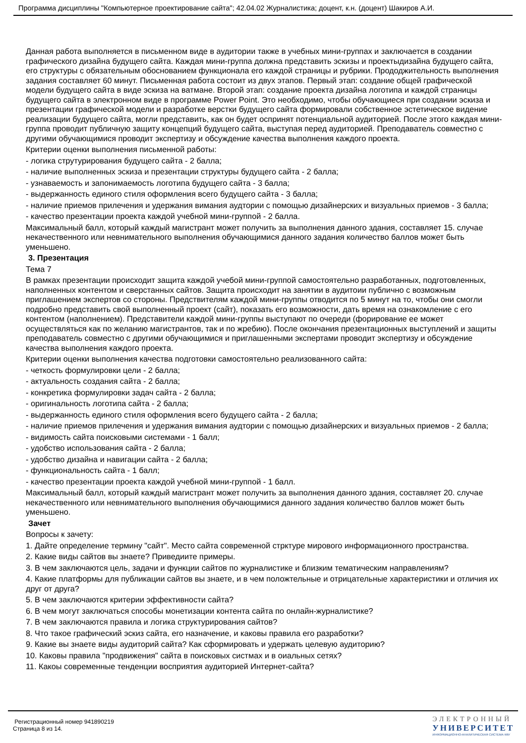Программа дисциплины "Компьютерное проектирование сайта"; 42.04.02 Журналистика; доцент, к.н. (доцент) Шакиров А.И.
Данная работа выполняется в письменном виде в аудитории также в учебных мини-группах и заключается в создании графического дизайна будущего сайта. Каждая мини-группа должна представить эскизы и проектыдизайна будущего сайта, его структуры с обязательным обоснованием функционала его каждой страницы и рубрики. Прододжительность выполнения задания составляет 60 минут. Письменная работа состоит из двух этапов. Первый этап: создание общей графической модели будущего сайта в виде эскиза на ватмане. Второй этап: создание проекта дизайна логотипа и каждой страницы будущего сайта в электронном виде в программе Power Point. Это необходимо, чтобы обучающиеся при создании эскиза и презентации графической модели и разработке верстки будущего сайта формировали собственное эстетическое видение реализации будущего сайта, могли представить, как он будет оспринят потенциальной аудиторией. После этого каждая мини-группа проводит публичную защиту концепций будущего сайта, выступая перед аудиторией. Преподаватель совместно с другими обучающимися проводит экспертизу и обсуждение качества выполнения каждого проекта.
Критерии оценки выполнения письменной работы:
- логика струтурирования будущего сайта - 2 балла;
- наличие выполненных эскиза и презентации структуры будущего сайта - 2 балла;
- узнаваемость и запонимаемость логотипа будущего сайта - 3 балла;
- выдержанность единого стиля оформления всего будущего сайта - 3 балла;
- наличие приемов прилечения и удержания вимания аудтории с помощью дизайнерских и визуальных приемов - 3 балла;
- качество презентации проекта каждой учебной мини-группой - 2 балла.
Максимальный балл, который каждый магистрант может получить за выполнения данного здания, составляет 15. случае некачественного или невнимательного выполнения обучающимися данного задания количество баллов может быть уменьшено.
3. Презентация
Тема 7
В рамках презентации происходит защита каждой учебой мини-группой самостоятельно разработанных, подготовленных, наполненных контентом и сверстанных сайтов. Защита происходит на занятии в аудитоии публично с возможным приглашением экспертов со стороны. Предствителям каждой мини-группы отводится по 5 минут на то, чтобы они смогли подробно представить свой выполненный проект (сайт), показать его возможности, дать время на ознакомление с его контентом (наполнением). Представители каждой мини-группы выступают по очереди (форирование ее может осуществляться как по желанию магистрантов, так и по жребию). После окончания презентационных выступлений и защиты преподаватель совместно с другими обучающимися и приглашенными экспертами проводит экспертизу и обсуждение качества выполнения каждого проекта.
Критерии оценки выполнения качества подготовки самостоятельно реализованного сайта:
- четкость формулировки цели - 2 балла;
- актуальность создания сайта - 2 балла;
- конкретика формулировки задач сайта - 2 балла;
- оригинальность логотипа сайта - 2 балла;
- выдержанность единого стиля оформления всего будущего сайта - 2 балла;
- наличие приемов прилечения и удержания вимания аудтории с помощью дизайнерских и визуальных приемов - 2 балла;
- видимость сайта поисковыми системами - 1 балл;
- удобство использования сайта - 2 балла;
- удобство дизайна и навигации сайта - 2 балла;
- функциональность сайта - 1 балл;
- качество презентации проекта каждой учебной мини-группой - 1 балл.
Максимальный балл, который каждый магистрант может получить за выполнения данного здания, составляет 20. случае некачественного или невнимательного выполнения обучающимися данного задания количество баллов может быть уменьшено.
Зачет
Вопросы к зачету:
1. Дайте определение термину "сайт". Место сайта современной стрктуре мирового информационного пространства.
2. Какие виды сайтов вы знаете? Приведиите примеры.
3. В чем заключаются цель, задачи и функции сайтов по журналистике и близким тематическим направлениям?
4. Какие платформы для публикации сайтов вы знаете, и в чем положтельные и отрицательные характеристики и отличия их друг от друга?
5. В чем заключаются критерии эффективности сайта?
6. В чем могут заключаться способы монетизации контента сайта по онлайн-журналистике?
7. В чем заключаются правила и логика структурирования сайтов?
8. Что такое графический эскиз сайта, его назначение, и каковы правила его разработки?
9. Какие вы знаете виды аудиторий сайта? Как сформировать и удержать целевую аудиторию?
10. Каковы правила "продвижения" сайта в поисковых систмах и в оиальных сетях?
11. Какоы современные тенденции восприятия аудиторией Интернет-сайта?
Регистрационный номер 941890219
Страница 8 из 14.
ЭЛЕКТРОННЫЙ
УНИВЕРСИТЕТ
ИНФОРМАЦИОННО-АНАЛИТИЧЕСКАЯ СИСТЕМА КФУ